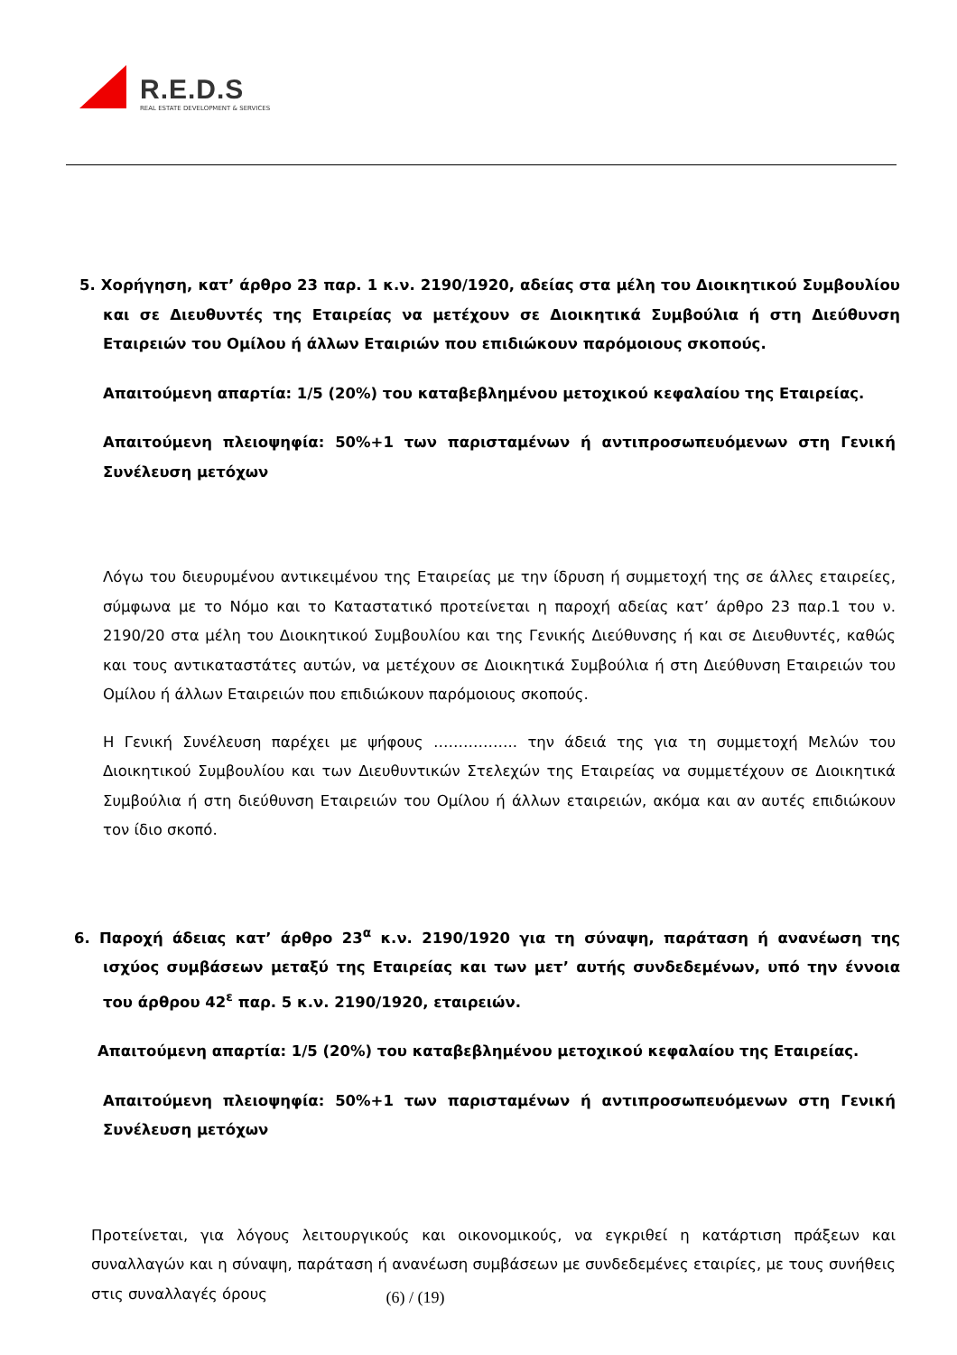R.E.D.S
REAL ESTATE DEVELOPMENT & SERVICES
5. Χορήγηση, κατ’ άρθρο 23 παρ. 1 κ.ν. 2190/1920, αδείας στα μέλη του Διοικητικού Συμβουλίου και σε Διευθυντές της Εταιρείας να μετέχουν σε Διοικητικά Συμβούλια ή στη Διεύθυνση Εταιρειών του Ομίλου ή άλλων Εταιριών που επιδιώκουν παρόμοιους σκοπούς.
Απαιτούμενη απαρτία: 1/5 (20%) του καταβεβλημένου μετοχικού κεφαλαίου της Εταιρείας.
Απαιτούμενη πλειοψηφία: 50%+1 των παρισταμένων ή αντιπροσωπευόμενων στη Γενική Συνέλευση μετόχων
Λόγω του διευρυμένου αντικειμένου της Εταιρείας με την ίδρυση ή συμμετοχή της σε άλλες εταιρείες, σύμφωνα με το Νόμο και το Καταστατικό προτείνεται η παροχή αδείας κατ’ άρθρο 23 παρ.1 του ν. 2190/20 στα μέλη του Διοικητικού Συμβουλίου και της Γενικής Διεύθυνσης ή και σε Διευθυντές, καθώς και τους αντικαταστάτες αυτών, να μετέχουν σε Διοικητικά Συμβούλια ή στη Διεύθυνση Εταιρειών του Ομίλου ή άλλων Εταιρειών που επιδιώκουν παρόμοιους σκοπούς.
Η Γενική Συνέλευση παρέχει με ψήφους …………….. την άδειά της για τη συμμετοχή Μελών του Διοικητικού Συμβουλίου και των Διευθυντικών Στελεχών της Εταιρείας να συμμετέχουν σε Διοικητικά Συμβούλια ή στη διεύθυνση Εταιρειών του Ομίλου ή άλλων εταιρειών, ακόμα και αν αυτές επιδιώκουν τον ίδιο σκοπό.
6. Παροχή άδειας κατ’ άρθρο 23<sup>α</sup> κ.ν. 2190/1920 για τη σύναψη, παράταση ή ανανέωση της ισχύος συμβάσεων μεταξύ της Εταιρείας και των μετ’ αυτής συνδεδεμένων, υπό την έννοια του άρθρου 42<sup>ε</sup> παρ. 5 κ.ν. 2190/1920, εταιρειών.
Απαιτούμενη απαρτία: 1/5 (20%) του καταβεβλημένου μετοχικού κεφαλαίου της Εταιρείας.
Απαιτούμενη πλειοψηφία: 50%+1 των παρισταμένων ή αντιπροσωπευόμενων στη Γενική Συνέλευση μετόχων
Προτείνεται, για λόγους λειτουργικούς και οικονομικούς, να εγκριθεί η κατάρτιση πράξεων και συναλλαγών και η σύναψη, παράταση ή ανανέωση συμβάσεων με συνδεδεμένες εταιρίες, με τους συνήθεις στις συναλλαγές όρους
(6) / (19)